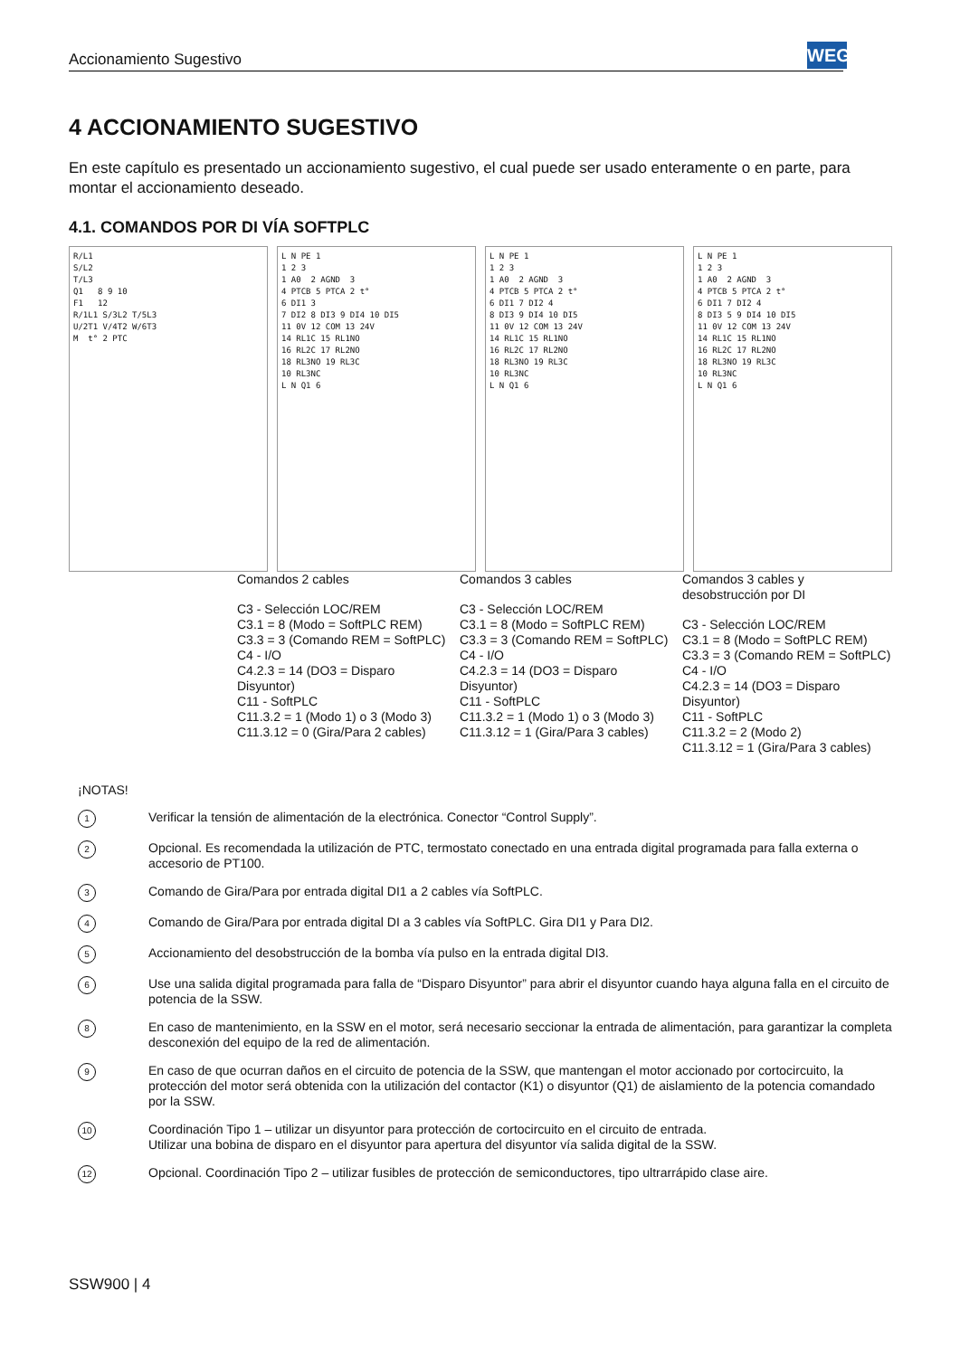Accionamiento Sugestivo WEG
4 ACCIONAMIENTO SUGESTIVO
En este capítulo es presentado un accionamiento sugestivo, el cual puede ser usado enteramente o en parte, para montar el accionamiento deseado.
4.1. COMANDOS POR DI VÍA SOFTPLC
R/L1 S/L2 T/L3 Q1 8 9 10 F1 12 R/1L1 S/3L2 T/5L3 U/2T1 V/4T2 W/6T3 M t° 2 PTC
L N PE 1 1 2 3 1 A0 2 AGND 3 4 PTCB 5 PTCA 2 t° 6 DI1 3 7 DI2 8 DI3 9 DI4 10 DI5 11 0V 12 COM 13 24V 14 RL1C 15 RL1NO 16 RL2C 17 RL2NO 18 RL3NO 19 RL3C 10 RL3NC L N Q1 6
L N PE 1 1 2 3 1 A0 2 AGND 3 4 PTCB 5 PTCA 2 t° 6 DI1 7 DI2 4 8 DI3 9 DI4 10 DI5 11 0V 12 COM 13 24V 14 RL1C 15 RL1NO 16 RL2C 17 RL2NO 18 RL3NO 19 RL3C 10 RL3NC L N Q1 6
L N PE 1 1 2 3 1 A0 2 AGND 3 4 PTCB 5 PTCA 2 t° 6 DI1 7 DI2 4 8 DI3 5 9 DI4 10 DI5 11 0V 12 COM 13 24V 14 RL1C 15 RL1NO 16 RL2C 17 RL2NO 18 RL3NO 19 RL3C 10 RL3NC L N Q1 6
Comandos 2 cables
C3 - Selección LOC/REM
C3.1 = 8 (Modo = SoftPLC REM)
C3.3 = 3 (Comando REM = SoftPLC)
C4 - I/O
C4.2.3 = 14 (DO3 = Disparo Disyuntor)
C11 - SoftPLC
C11.3.2 = 1 (Modo 1) o 3 (Modo 3)
C11.3.12 = 0 (Gira/Para 2 cables)
Comandos 3 cables
C3 - Selección LOC/REM
C3.1 = 8 (Modo = SoftPLC REM)
C3.3 = 3 (Comando REM = SoftPLC)
C4 - I/O
C4.2.3 = 14 (DO3 = Disparo Disyuntor)
C11 - SoftPLC
C11.3.2 = 1 (Modo 1) o 3 (Modo 3)
C11.3.12 = 1 (Gira/Para 3 cables)
Comandos 3 cables y desobstrucción por DI
C3 - Selección LOC/REM
C3.1 = 8 (Modo = SoftPLC REM)
C3.3 = 3 (Comando REM = SoftPLC)
C4 - I/O
C4.2.3 = 14 (DO3 = Disparo Disyuntor)
C11 - SoftPLC
C11.3.2 = 2 (Modo 2)
C11.3.12 = 1 (Gira/Para 3 cables)
¡NOTAS!
1 Verificar la tensión de alimentación de la electrónica. Conector “Control Supply”.
2 Opcional. Es recomendada la utilización de PTC, termostato conectado en una entrada digital programada para falla externa o accesorio de PT100.
3 Comando de Gira/Para por entrada digital DI1 a 2 cables vía SoftPLC.
4 Comando de Gira/Para por entrada digital DI a 3 cables vía SoftPLC. Gira DI1 y Para DI2.
5 Accionamiento del desobstrucción de la bomba vía pulso en la entrada digital DI3.
6 Use una salida digital programada para falla de “Disparo Disyuntor” para abrir el disyuntor cuando haya alguna falla en el circuito de potencia de la SSW.
8 En caso de mantenimiento, en la SSW en el motor, será necesario seccionar la entrada de alimentación, para garantizar la completa desconexión del equipo de la red de alimentación.
9 En caso de que ocurran daños en el circuito de potencia de la SSW, que mantengan el motor accionado por cortocircuito, la protección del motor será obtenida con la utilización del contactor (K1) o disyuntor (Q1) de aislamiento de la potencia comandado por la SSW.
10 Coordinación Tipo 1 – utilizar un disyuntor para protección de cortocircuito en el circuito de entrada.
Utilizar una bobina de disparo en el disyuntor para apertura del disyuntor vía salida digital de la SSW.
12 Opcional. Coordinación Tipo 2 – utilizar fusibles de protección de semiconductores, tipo ultrarrápido clase aire.
SSW900 | 4